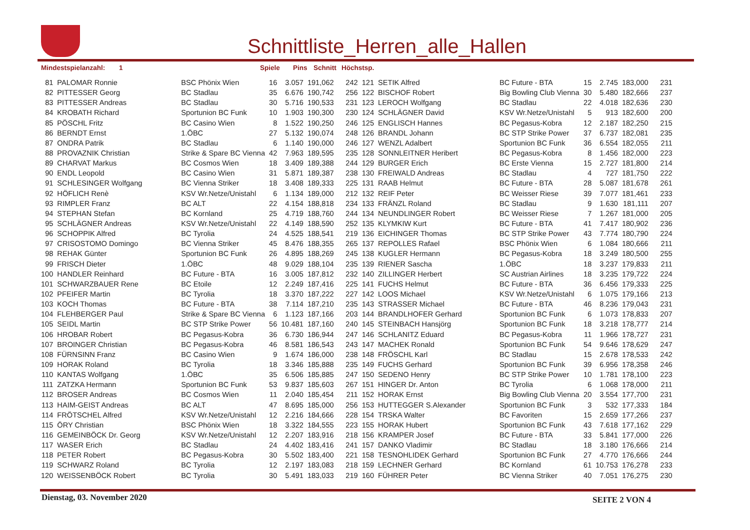Schnittliste_Herren_alle_Hallen
Mindestspielanzahl: 1 Spiele Pins Schnitt Höchstsp.
| 81 | PALOMAR Ronnie | BSC Phönix Wien | 16 | 3.057 | 191,062 | 242 | 121 | SETIK Alfred | BC Future - BTA | 15 | 2.745 | 183,000 | 231 |
| 82 | PITTESSER Georg | BC Stadlau | 35 | 6.676 | 190,742 | 256 | 122 | BISCHOF Robert | Big Bowling Club Vienna | 30 | 5.480 | 182,666 | 237 |
| 83 | PITTESSER Andreas | BC Stadlau | 30 | 5.716 | 190,533 | 231 | 123 | LEROCH Wolfgang | BC Stadlau | 22 | 4.018 | 182,636 | 230 |
| 84 | KROBATH Richard | Sportunion BC Funk | 10 | 1.903 | 190,300 | 230 | 124 | SCHLÄGNER David | KSV Wr.Netze/Unistahl | 5 | 913 | 182,600 | 200 |
| 85 | PÖSCHL Fritz | BC Casino Wien | 8 | 1.522 | 190,250 | 246 | 125 | ENGLISCH Hannes | BC Pegasus-Kobra | 12 | 2.187 | 182,250 | 215 |
| 86 | BERNDT Ernst | 1.ÖBC | 27 | 5.132 | 190,074 | 248 | 126 | BRANDL Johann | BC STP Strike Power | 37 | 6.737 | 182,081 | 235 |
| 87 | ONDRA Patrik | BC Stadlau | 6 | 1.140 | 190,000 | 246 | 127 | WENZL Adalbert | Sportunion BC Funk | 36 | 6.554 | 182,055 | 211 |
| 88 | PROVAZNIK Christian | Strike & Spare BC Vienna | 42 | 7.963 | 189,595 | 235 | 128 | SONNLEITNER Heribert | BC Pegasus-Kobra | 8 | 1.456 | 182,000 | 223 |
| 89 | CHARVAT Markus | BC Cosmos Wien | 18 | 3.409 | 189,388 | 244 | 129 | BURGER Erich | BC Erste Vienna | 15 | 2.727 | 181,800 | 214 |
| 90 | ENDL Leopold | BC Casino Wien | 31 | 5.871 | 189,387 | 238 | 130 | FREIWALD Andreas | BC Stadlau | 4 | 727 | 181,750 | 222 |
| 91 | SCHLESINGER Wolfgang | BC Vienna Striker | 18 | 3.408 | 189,333 | 225 | 131 | RAAB Helmut | BC Future - BTA | 28 | 5.087 | 181,678 | 261 |
| 92 | HÖFLICH Renè | KSV Wr.Netze/Unistahl | 6 | 1.134 | 189,000 | 212 | 132 | REIF Peter | BC Weisser Riese | 39 | 7.077 | 181,461 | 233 |
| 93 | RIMPLER Franz | BC ALT | 22 | 4.154 | 188,818 | 234 | 133 | FRÄNZL Roland | BC Stadlau | 9 | 1.630 | 181,111 | 207 |
| 94 | STEPHAN Stefan | BC Kornland | 25 | 4.719 | 188,760 | 244 | 134 | NEUNDLINGER Robert | BC Weisser Riese | 7 | 1.267 | 181,000 | 205 |
| 95 | SCHLÄGNER Andreas | KSV Wr.Netze/Unistahl | 22 | 4.149 | 188,590 | 252 | 135 | KLYMKIW Kurt | BC Future - BTA | 41 | 7.417 | 180,902 | 236 |
| 96 | SCHOPPIK Alfred | BC Tyrolia | 24 | 4.525 | 188,541 | 219 | 136 | EICHINGER Thomas | BC STP Strike Power | 43 | 7.774 | 180,790 | 224 |
| 97 | CRISOSTOMO Domingo | BC Vienna Striker | 45 | 8.476 | 188,355 | 265 | 137 | REPOLLES Rafael | BSC Phönix Wien | 6 | 1.084 | 180,666 | 211 |
| 98 | REHAK Günter | Sportunion BC Funk | 26 | 4.895 | 188,269 | 245 | 138 | KUGLER Hermann | BC Pegasus-Kobra | 18 | 3.249 | 180,500 | 255 |
| 99 | FRISCH Dieter | 1.ÖBC | 48 | 9.029 | 188,104 | 235 | 139 | RIENER Sascha | 1.ÖBC | 18 | 3.237 | 179,833 | 211 |
| 100 | HANDLER Reinhard | BC Future - BTA | 16 | 3.005 | 187,812 | 232 | 140 | ZILLINGER Herbert | SC Austrian Airlines | 18 | 3.235 | 179,722 | 224 |
| 101 | SCHWARZBAUER Rene | BC Etoile | 12 | 2.249 | 187,416 | 225 | 141 | FUCHS Helmut | BC Future - BTA | 36 | 6.456 | 179,333 | 225 |
| 102 | PFEIFER Martin | BC Tyrolia | 18 | 3.370 | 187,222 | 227 | 142 | LOOS Michael | KSV Wr.Netze/Unistahl | 6 | 1.075 | 179,166 | 213 |
| 103 | KOCH Thomas | BC Future - BTA | 38 | 7.114 | 187,210 | 235 | 143 | STRASSER Michael | BC Future - BTA | 46 | 8.236 | 179,043 | 231 |
| 104 | FLEHBERGER Paul | Strike & Spare BC Vienna | 6 | 1.123 | 187,166 | 203 | 144 | BRANDLHOFER Gerhard | Sportunion BC Funk | 6 | 1.073 | 178,833 | 207 |
| 105 | SEIDL Martin | BC STP Strike Power | 56 | 10.481 | 187,160 | 240 | 145 | STEINBACH Hansjörg | Sportunion BC Funk | 18 | 3.218 | 178,777 | 214 |
| 106 | HROBAR Robert | BC Pegasus-Kobra | 36 | 6.730 | 186,944 | 247 | 146 | SCHLANITZ Eduard | BC Pegasus-Kobra | 11 | 1.966 | 178,727 | 231 |
| 107 | BROINGER Christian | BC Pegasus-Kobra | 46 | 8.581 | 186,543 | 243 | 147 | MACHEK Ronald | Sportunion BC Funk | 54 | 9.646 | 178,629 | 247 |
| 108 | FÜRNSINN Franz | BC Casino Wien | 9 | 1.674 | 186,000 | 238 | 148 | FRÖSCHL Karl | BC Stadlau | 15 | 2.678 | 178,533 | 242 |
| 109 | HORAK Roland | BC Tyrolia | 18 | 3.346 | 185,888 | 235 | 149 | FUCHS Gerhard | Sportunion BC Funk | 39 | 6.956 | 178,358 | 246 |
| 110 | KANTAS Wolfgang | 1.ÖBC | 35 | 6.506 | 185,885 | 247 | 150 | SEDENO Henry | BC STP Strike Power | 10 | 1.781 | 178,100 | 223 |
| 111 | ZATZKA Hermann | Sportunion BC Funk | 53 | 9.837 | 185,603 | 267 | 151 | HINGER Dr. Anton | BC Tyrolia | 6 | 1.068 | 178,000 | 211 |
| 112 | BROSER Andreas | BC Cosmos Wien | 11 | 2.040 | 185,454 | 211 | 152 | HORAK Ernst | Big Bowling Club Vienna | 20 | 3.554 | 177,700 | 231 |
| 113 | HAIM-GEIST Andreas | BC ALT | 47 | 8.695 | 185,000 | 256 | 153 | HUTTEGGER S.Alexander | Sportunion BC Funk | 3 | 532 | 177,333 | 184 |
| 114 | FRÖTSCHEL Alfred | KSV Wr.Netze/Unistahl | 12 | 2.216 | 184,666 | 228 | 154 | TRSKA Walter | BC Favoriten | 15 | 2.659 | 177,266 | 237 |
| 115 | ÖRY Christian | BSC Phönix Wien | 18 | 3.322 | 184,555 | 223 | 155 | HORAK Hubert | Sportunion BC Funk | 43 | 7.618 | 177,162 | 229 |
| 116 | GEMEINBÖCK Dr. Georg | KSV Wr.Netze/Unistahl | 12 | 2.207 | 183,916 | 218 | 156 | KRAMPER Josef | BC Future - BTA | 33 | 5.841 | 177,000 | 226 |
| 117 | WASER Erich | BC Stadlau | 24 | 4.402 | 183,416 | 241 | 157 | DANKO Vladimir | BC Stadlau | 18 | 3.180 | 176,666 | 214 |
| 118 | PETER Robert | BC Pegasus-Kobra | 30 | 5.502 | 183,400 | 221 | 158 | TESNOHLIDEK Gerhard | Sportunion BC Funk | 27 | 4.770 | 176,666 | 244 |
| 119 | SCHWARZ Roland | BC Tyrolia | 12 | 2.197 | 183,083 | 218 | 159 | LECHNER Gerhard | BC Kornland | 61 | 10.753 | 176,278 | 233 |
| 120 | WEISSENBÖCK Robert | BC Tyrolia | 30 | 5.491 | 183,033 | 219 | 160 | FÜHRER Peter | BC Vienna Striker | 40 | 7.051 | 176,275 | 230 |
Dienstag, 03. November 2020 SEITE 2 VON 4